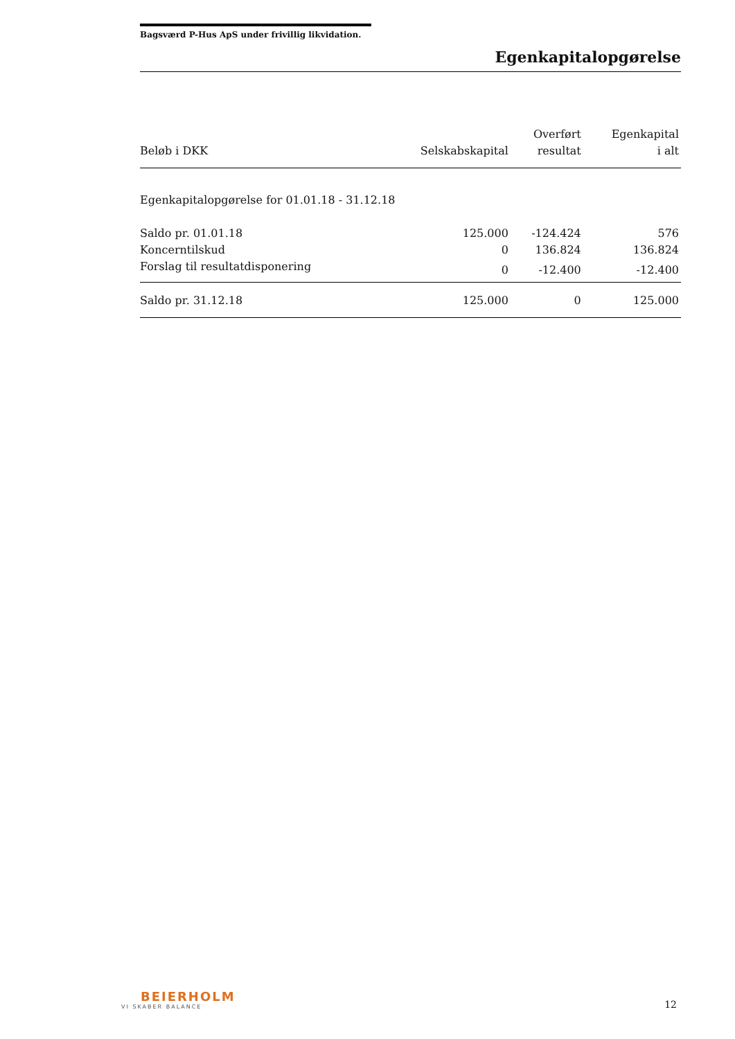Bagsværd P-Hus ApS under frivillig likvidation.
Egenkapitalopgørelse
| Beløb i DKK | Selskabskapital | Overført resultat | Egenkapital i alt |
| --- | --- | --- | --- |
| Egenkapitalopgørelse for 01.01.18 - 31.12.18 | | | |
| Saldo pr. 01.01.18 | 125.000 | -124.424 | 576 |
| Koncerntilskud | 0 | 136.824 | 136.824 |
| Forslag til resultatdisponering | 0 | -12.400 | -12.400 |
| Saldo pr. 31.12.18 | 125.000 | 0 | 125.000 |
BEIERHOLM
VI SKABER BALANCE
12